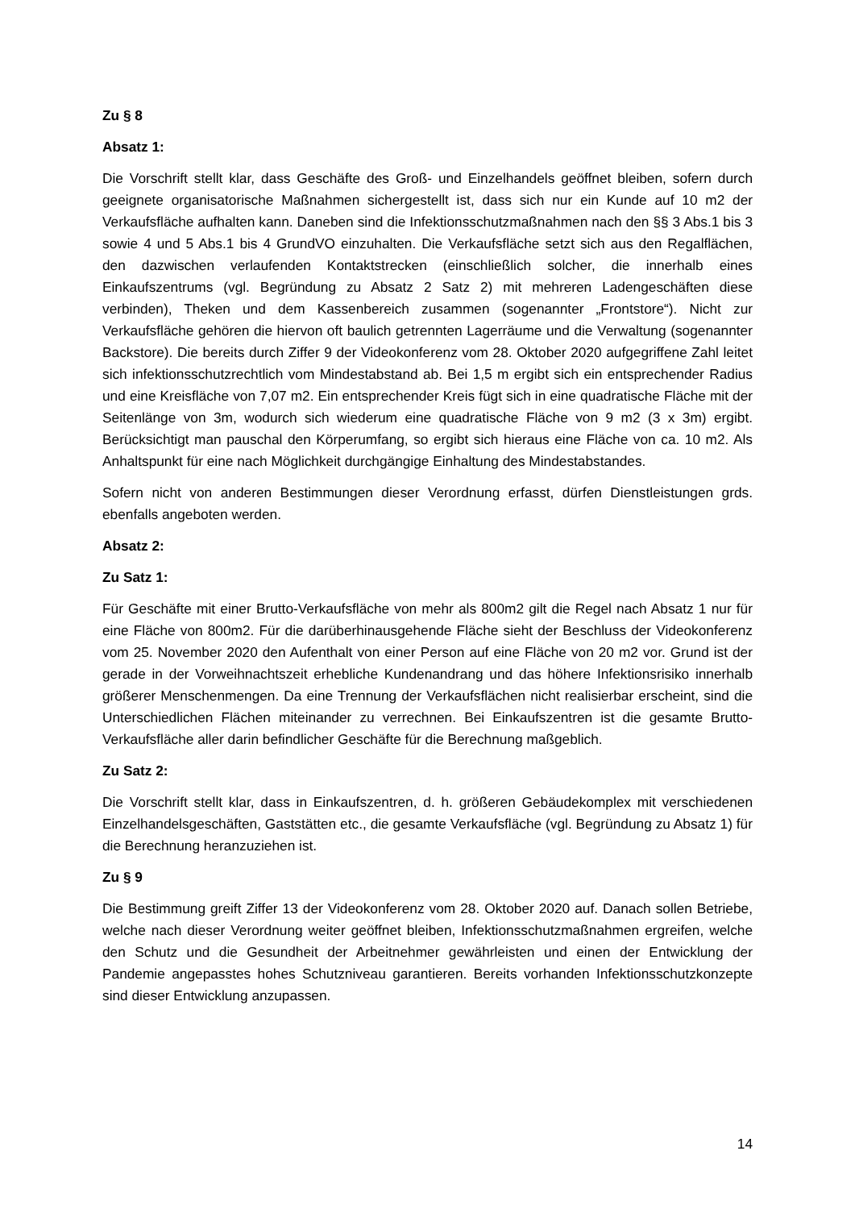Zu § 8
Absatz 1:
Die Vorschrift stellt klar, dass Geschäfte des Groß- und Einzelhandels geöffnet bleiben, sofern durch geeignete organisatorische Maßnahmen sichergestellt ist, dass sich nur ein Kunde auf 10 m2 der Verkaufsfläche aufhalten kann. Daneben sind die Infektionsschutzmaßnahmen nach den §§ 3 Abs.1 bis 3 sowie 4 und 5 Abs.1 bis 4 GrundVO einzuhalten. Die Verkaufsfläche setzt sich aus den Regalflächen, den dazwischen verlaufenden Kontaktstrecken (einschließlich solcher, die innerhalb eines Einkaufszentrums (vgl. Begründung zu Absatz 2 Satz 2) mit mehreren Ladengeschäften diese verbinden), Theken und dem Kassenbereich zusammen (sogenannter „Frontstore“). Nicht zur Verkaufsfläche gehören die hiervon oft baulich getrennten Lagerräume und die Verwaltung (sogenannter Backstore). Die bereits durch Ziffer 9 der Videokonferenz vom 28. Oktober 2020 aufgegriffene Zahl leitet sich infektionsschutzrechtlich vom Mindestabstand ab. Bei 1,5 m ergibt sich ein entsprechender Radius und eine Kreisfläche von 7,07 m2. Ein entsprechender Kreis fügt sich in eine quadratische Fläche mit der Seitenlänge von 3m, wodurch sich wiederum eine quadratische Fläche von 9 m2 (3 x 3m) ergibt. Berücksichtigt man pauschal den Körperumfang, so ergibt sich hieraus eine Fläche von ca. 10 m2. Als Anhaltspunkt für eine nach Möglichkeit durchgängige Einhaltung des Mindestabstandes.
Sofern nicht von anderen Bestimmungen dieser Verordnung erfasst, dürfen Dienstleistungen grds. ebenfalls angeboten werden.
Absatz 2:
Zu Satz 1:
Für Geschäfte mit einer Brutto-Verkaufsfläche von mehr als 800m2 gilt die Regel nach Absatz 1 nur für eine Fläche von 800m2. Für die darüberhinausgehende Fläche sieht der Beschluss der Videokonferenz vom 25. November 2020 den Aufenthalt von einer Person auf eine Fläche von 20 m2 vor. Grund ist der gerade in der Vorweihnachtszeit erhebliche Kundenandrang und das höhere Infektionsrisiko innerhalb größerer Menschenmengen. Da eine Trennung der Verkaufsflächen nicht realisierbar erscheint, sind die Unterschiedlichen Flächen miteinander zu verrechnen. Bei Einkaufszentren ist die gesamte Brutto-Verkaufsfläche aller darin befindlicher Geschäfte für die Berechnung maßgeblich.
Zu Satz 2:
Die Vorschrift stellt klar, dass in Einkaufszentren, d. h. größeren Gebäudekomplex mit verschiedenen Einzelhandelsgeschäften, Gaststätten etc., die gesamte Verkaufsfläche (vgl. Begründung zu Absatz 1) für die Berechnung heranzuziehen ist.
Zu § 9
Die Bestimmung greift Ziffer 13 der Videokonferenz vom 28. Oktober 2020 auf. Danach sollen Betriebe, welche nach dieser Verordnung weiter geöffnet bleiben, Infektionsschutzmaßnahmen ergreifen, welche den Schutz und die Gesundheit der Arbeitnehmer gewährleisten und einen der Entwicklung der Pandemie angepasstes hohes Schutzniveau garantieren. Bereits vorhanden Infektionsschutzkonzepte sind dieser Entwicklung anzupassen.
14